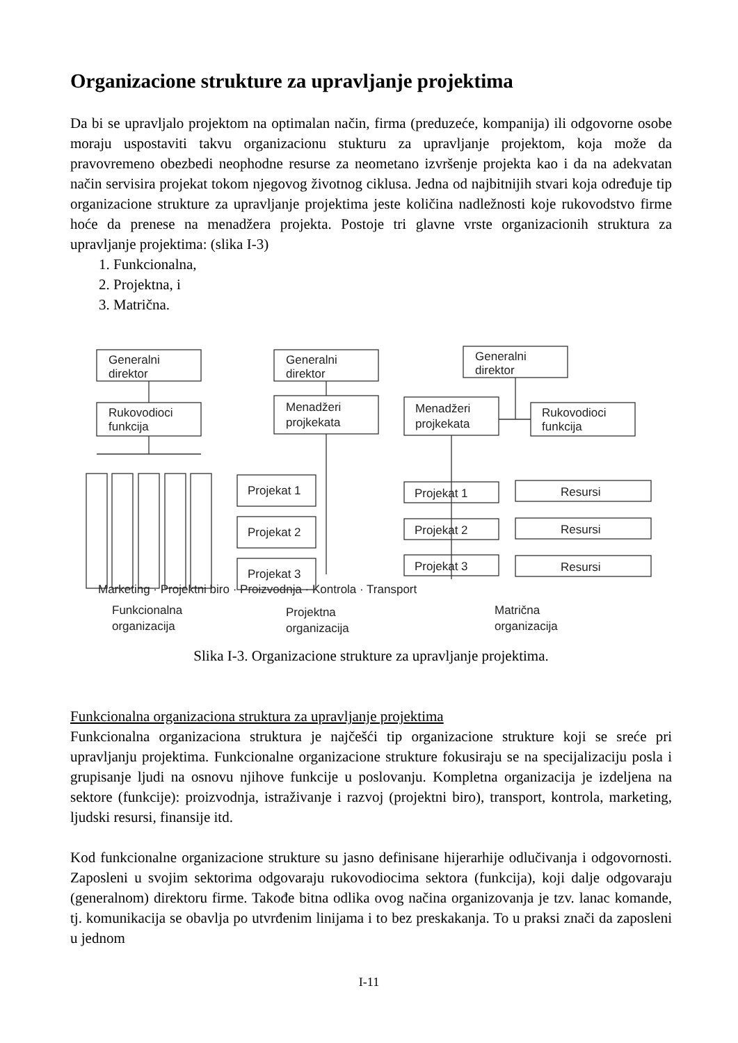Organizacione strukture za upravljanje projektima
Da bi se upravljalo projektom na optimalan način, firma (preduzeće, kompanija) ili odgovorne osobe moraju uspostaviti takvu organizacionu stukturu za upravljanje projektom, koja može da pravovremeno obezbedi neophodne resurse za neometano izvršenje projekta kao i da na adekvatan način servisira projekat tokom njegovog životnog ciklusa. Jedna od najbitnijih stvari koja određuje tip organizacione strukture za upravljanje projektima jeste količina nadležnosti koje rukovodstvo firme hoće da prenese na menadžera projekta. Postoje tri glavne vrste organizacionih struktura za upravljanje projektima: (slika I-3)
1. Funkcionalna,
2. Projektna, i
3. Matrična.
Generalni
direktor
Rukovodioci
funkcija
Marketing · Projektni biro · Proizvodnja · Kontrola · Transport
Funkcionalna
organizacija
Generalni
direktor
Menadžeri
projkekata
Projekat 1
Projekat 2
Projekat 3
Projektna
organizacija
Generalni
direktor
Menadžeri
projkekata
Rukovodioci
funkcija
Projekat 1
Projekat 2
Projekat 3
Resursi
Resursi
Resursi
Matrična
organizacija
Slika I-3. Organizacione strukture za upravljanje projektima.
Funkcionalna organizaciona struktura za upravljanje projektima
Funkcionalna organizaciona struktura je najčešći tip organizacione strukture koji se sreće pri upravljanju projektima. Funkcionalne organizacione strukture fokusiraju se na specijalizaciju posla i grupisanje ljudi na osnovu njihove funkcije u poslovanju. Kompletna organizacija je izdeljena na sektore (funkcije): proizvodnja, istraživanje i razvoj (projektni biro), transport, kontrola, marketing, ljudski resursi, finansije itd.
Kod funkcionalne organizacione strukture su jasno definisane hijerarhije odlučivanja i odgovornosti. Zaposleni u svojim sektorima odgovaraju rukovodiocima sektora (funkcija), koji dalje odgovaraju (generalnom) direktoru firme. Takođe bitna odlika ovog načina organizovanja je tzv. lanac komande, tj. komunikacija se obavlja po utvrđenim linijama i to bez preskakanja. To u praksi znači da zaposleni u jednom
I-11